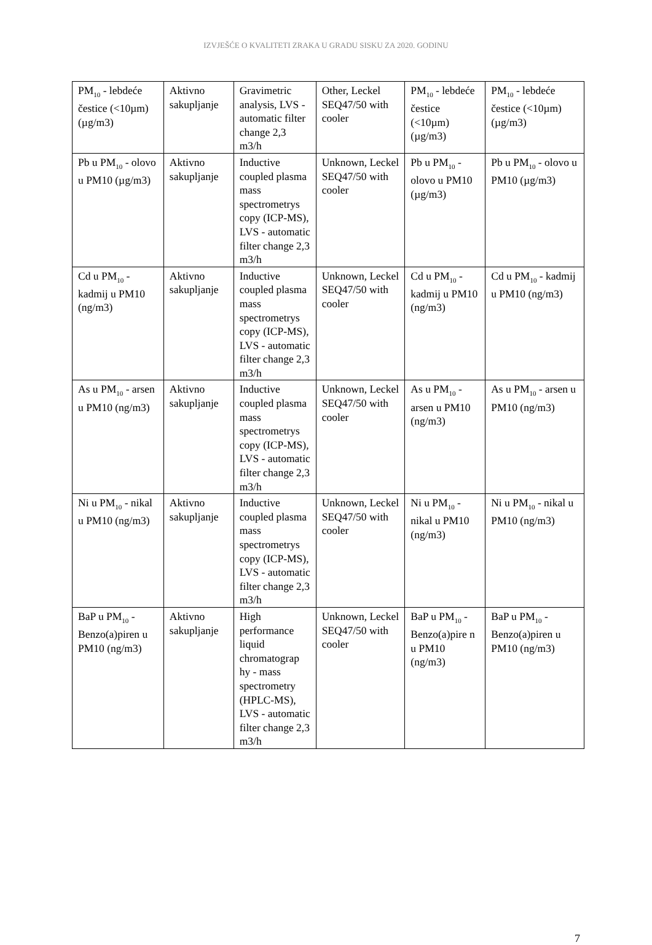IZVJEŠĆE O KVALITETI ZRAKA U GRADU SISKU ZA 2020. GODINU
| PM<sub>10</sub> - lebdeće čestice (<10µm) (µg/m3) | Aktivno sakupljanje | Gravimetric analysis, LVS - automatic filter change 2,3 m3/h | Other, Leckel SEQ47/50 with cooler | PM<sub>10</sub> - lebdeće čestice (<10µm) (µg/m3) | PM<sub>10</sub> - lebdeće čestice (<10µm) (µg/m3) |
| Pb u PM<sub>10</sub> - olovo u PM10 (µg/m3) | Aktivno sakupljanje | Inductive coupled plasma mass spectrometrys copy (ICP-MS), LVS - automatic filter change 2,3 m3/h | Unknown, Leckel SEQ47/50 with cooler | Pb u PM<sub>10</sub> - olovo u PM10 (µg/m3) | Pb u PM<sub>10</sub> - olovo u PM10 (µg/m3) |
| Cd u PM<sub>10</sub> - kadmij u PM10 (ng/m3) | Aktivno sakupljanje | Inductive coupled plasma mass spectrometrys copy (ICP-MS), LVS - automatic filter change 2,3 m3/h | Unknown, Leckel SEQ47/50 with cooler | Cd u PM<sub>10</sub> - kadmij u PM10 (ng/m3) | Cd u PM<sub>10</sub> - kadmij u PM10 (ng/m3) |
| As u PM<sub>10</sub> - arsen u PM10 (ng/m3) | Aktivno sakupljanje | Inductive coupled plasma mass spectrometrys copy (ICP-MS), LVS - automatic filter change 2,3 m3/h | Unknown, Leckel SEQ47/50 with cooler | As u PM<sub>10</sub> - arsen u PM10 (ng/m3) | As u PM<sub>10</sub> - arsen u PM10 (ng/m3) |
| Ni u PM<sub>10</sub> - nikal u PM10 (ng/m3) | Aktivno sakupljanje | Inductive coupled plasma mass spectrometrys copy (ICP-MS), LVS - automatic filter change 2,3 m3/h | Unknown, Leckel SEQ47/50 with cooler | Ni u PM<sub>10</sub> - nikal u PM10 (ng/m3) | Ni u PM<sub>10</sub> - nikal u PM10 (ng/m3) |
| BaP u PM<sub>10</sub> - Benzo(a)piren u PM10 (ng/m3) | Aktivno sakupljanje | High performance liquid chromatograp hy - mass spectrometry (HPLC-MS), LVS - automatic filter change 2,3 m3/h | Unknown, Leckel SEQ47/50 with cooler | BaP u PM<sub>10</sub> - Benzo(a)pire n u PM10 (ng/m3) | BaP u PM<sub>10</sub> - Benzo(a)piren u PM10 (ng/m3) |
7